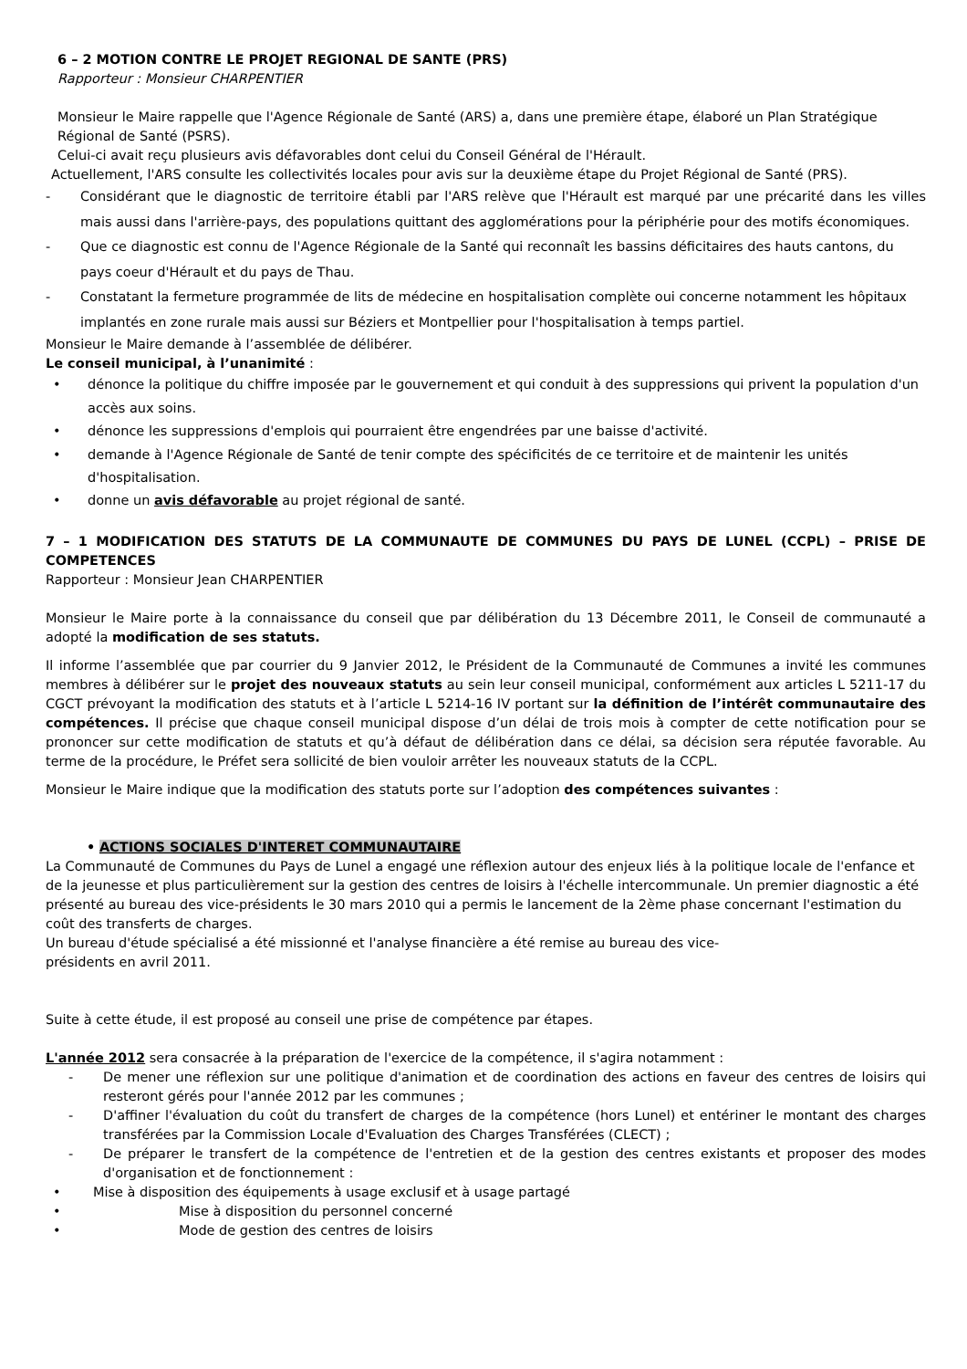6 – 2 MOTION CONTRE LE PROJET REGIONAL DE SANTE (PRS)
Rapporteur : Monsieur CHARPENTIER
Monsieur le Maire rappelle que l'Agence Régionale de Santé (ARS) a, dans une première étape, élaboré un Plan Stratégique Régional de Santé (PSRS).
Celui-ci avait reçu plusieurs avis défavorables dont celui du Conseil Général de l'Hérault.
Actuellement, l'ARS consulte les collectivités locales pour avis sur la deuxième étape du Projet Régional de Santé (PRS).
- Considérant que le diagnostic de territoire établi par l'ARS relève que l'Hérault est marqué par une précarité dans les villes mais aussi dans l'arrière-pays, des populations quittant des agglomérations pour la périphérie pour des motifs économiques.
- Que ce diagnostic est connu de l'Agence Régionale de la Santé qui reconnaît les bassins déficitaires des hauts cantons, du pays coeur d'Hérault et du pays de Thau.
- Constatant la fermeture programmée de lits de médecine en hospitalisation complète oui concerne notamment les hôpitaux implantés en zone rurale mais aussi sur Béziers et Montpellier pour l'hospitalisation à temps partiel.
Monsieur le Maire demande à l’assemblée de délibérer.
Le conseil municipal, à l’unanimité :
• dénonce la politique du chiffre imposée par le gouvernement et qui conduit à des suppressions qui privent la population d'un accès aux soins.
• dénonce les suppressions d'emplois qui pourraient être engendrées par une baisse d'activité.
• demande à l'Agence Régionale de Santé de tenir compte des spécificités de ce territoire et de maintenir les unités d'hospitalisation.
• donne un avis défavorable au projet régional de santé.
7 – 1 MODIFICATION DES STATUTS DE LA COMMUNAUTE DE COMMUNES DU PAYS DE LUNEL (CCPL) – PRISE DE COMPETENCES
Rapporteur : Monsieur Jean CHARPENTIER
Monsieur le Maire porte à la connaissance du conseil que par délibération du 13 Décembre 2011, le Conseil de communauté a adopté la modification de ses statuts.
Il informe l’assemblée que par courrier du 9 Janvier 2012, le Président de la Communauté de Communes a invité les communes membres à délibérer sur le projet des nouveaux statuts au sein leur conseil municipal, conformément aux articles L 5211-17 du CGCT prévoyant la modification des statuts et à l’article L 5214-16 IV portant sur la définition de l’intérêt communautaire des compétences. Il précise que chaque conseil municipal dispose d’un délai de trois mois à compter de cette notification pour se prononcer sur cette modification de statuts et qu’à défaut de délibération dans ce délai, sa décision sera réputée favorable. Au terme de la procédure, le Préfet sera sollicité de bien vouloir arrêter les nouveaux statuts de la CCPL.
Monsieur le Maire indique que la modification des statuts porte sur l’adoption des compétences suivantes :
• ACTIONS SOCIALES D'INTERET COMMUNAUTAIRE
La Communauté de Communes du Pays de Lunel a engagé une réflexion autour des enjeux liés à la politique locale de l'enfance et de la jeunesse et plus particulièrement sur la gestion des centres de loisirs à l'échelle intercommunale. Un premier diagnostic a été présenté au bureau des vice-présidents le 30 mars 2010 qui a permis le lancement de la 2ème phase concernant l'estimation du coût des transferts de charges.
Un bureau d'étude spécialisé a été missionné et l'analyse financière a été remise au bureau des vice-
présidents en avril 2011.
Suite à cette étude, il est proposé au conseil une prise de compétence par étapes.
L'année 2012 sera consacrée à la préparation de l'exercice de la compétence, il s'agira notamment :
- De mener une réflexion sur une politique d'animation et de coordination des actions en faveur des centres de loisirs qui resteront gérés pour l'année 2012 par les communes ;
- D'affiner l'évaluation du coût du transfert de charges de la compétence (hors Lunel) et entériner le montant des charges transférées par la Commission Locale d'Evaluation des Charges Transférées (CLECT) ;
- De préparer le transfert de la compétence de l'entretien et de la gestion des centres existants et proposer des modes d'organisation et de fonctionnement :
• Mise à disposition des équipements à usage exclusif et à usage partagé
• Mise à disposition du personnel concerné
• Mode de gestion des centres de loisirs